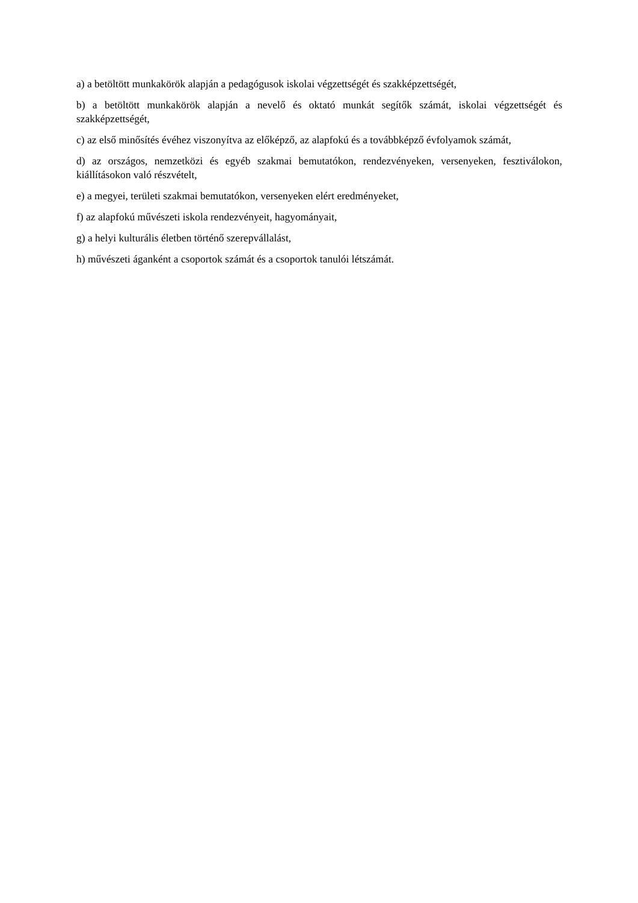a) a betöltött munkakörök alapján a pedagógusok iskolai végzettségét és szakképzettségét,
b) a betöltött munkakörök alapján a nevelő és oktató munkát segítők számát, iskolai végzettségét és szakképzettségét,
c) az első minősítés évéhez viszonyítva az előképző, az alapfokú és a továbbképző évfolyamok számát,
d) az országos, nemzetközi és egyéb szakmai bemutatókon, rendezvényeken, versenyeken, fesztiválokon, kiállításokon való részvételt,
e) a megyei, területi szakmai bemutatókon, versenyeken elért eredményeket,
f) az alapfokú művészeti iskola rendezvényeit, hagyományait,
g) a helyi kulturális életben történő szerepvállalást,
h) művészeti áganként a csoportok számát és a csoportok tanulói létszámát.